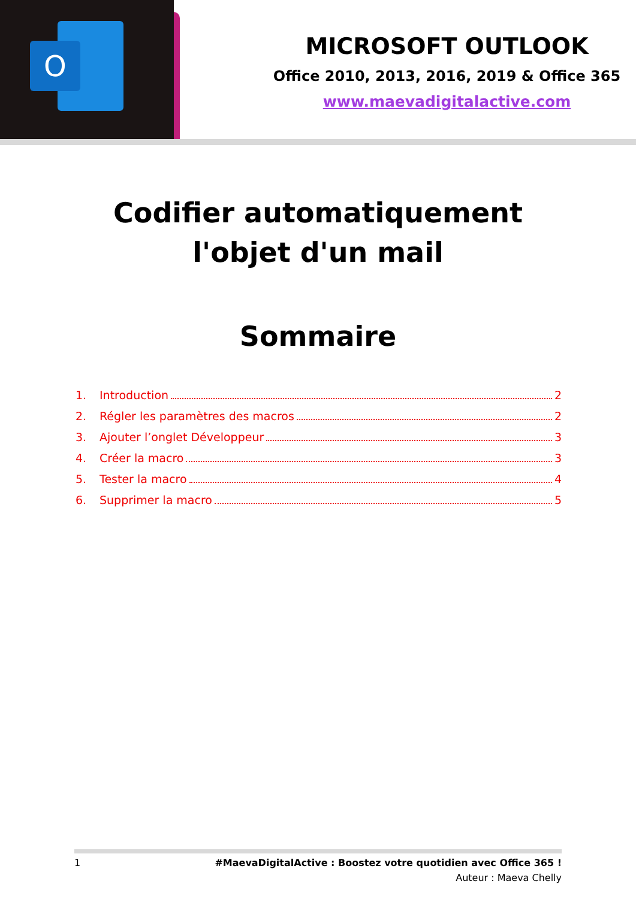O
MICROSOFT OUTLOOK
Office 2010, 2013, 2016, 2019 & Office 365
www.maevadigitalactive.com
Codifier automatiquement l'objet d'un mail
Sommaire
1. Introduction 2
2. Régler les paramètres des macros 2
3. Ajouter l’onglet Développeur 3
4. Créer la macro 3
5. Tester la macro 4
6. Supprimer la macro 5
1 #MaevaDigitalActive : Boostez votre quotidien avec Office 365 !
Auteur : Maeva Chelly